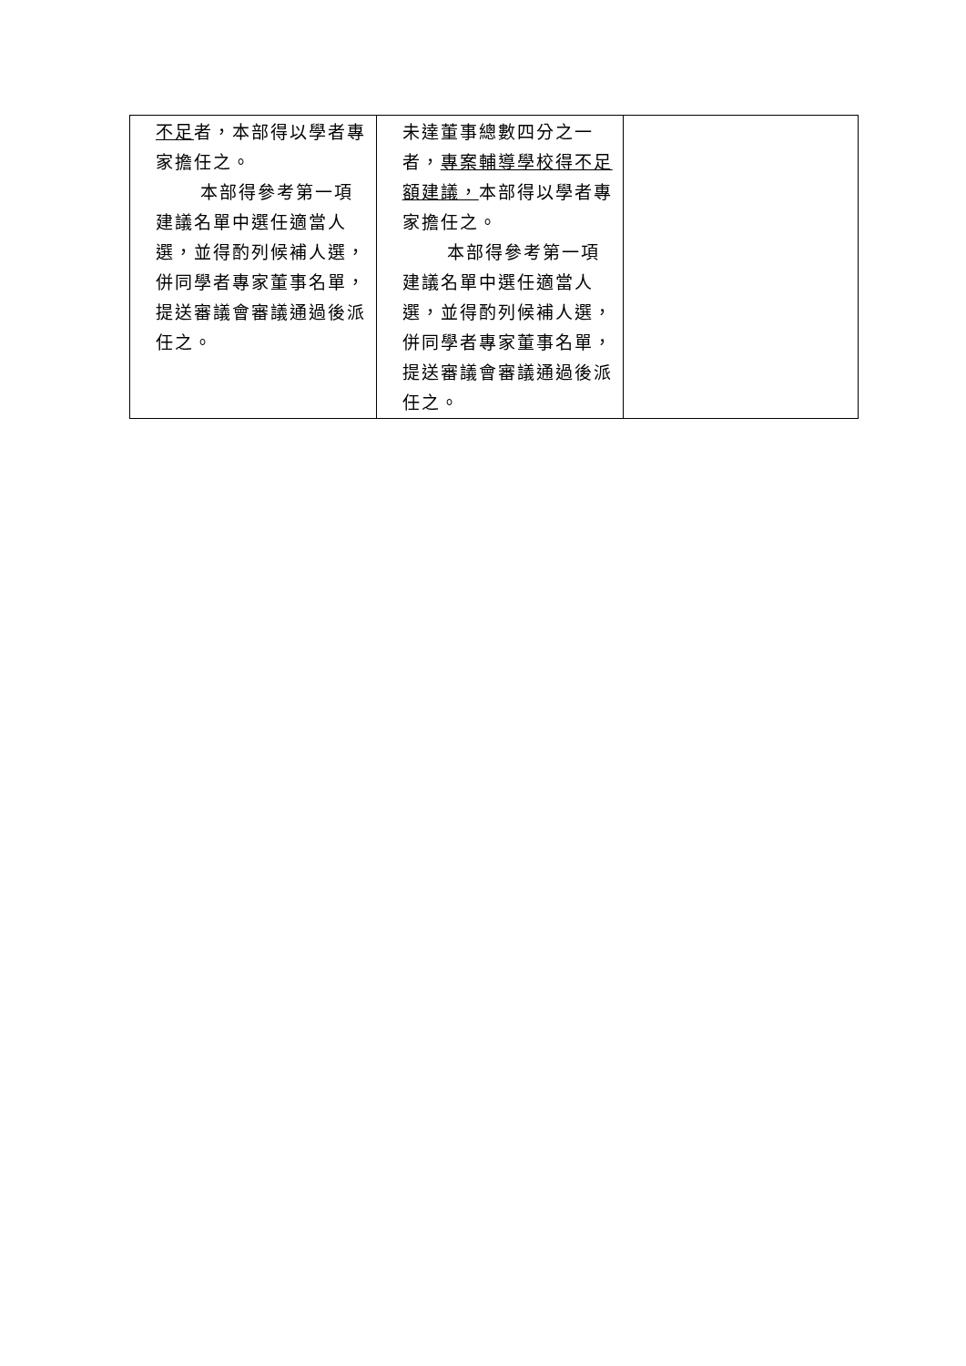| 不足 者，本部得以學者專家擔任之。 本部得參考第一項建議名單中選任適當人選，並得酌列候補人選，併同學者專家董事名單，提送審議會審議通過後派任之。 | 未達董事總數四分之一者， 專案輔導學校得不足額建議， 本部得以學者專家擔任之。 本部得參考第一項建議名單中選任適當人選，並得酌列候補人選，併同學者專家董事名單，提送審議會審議通過後派任之。 | |